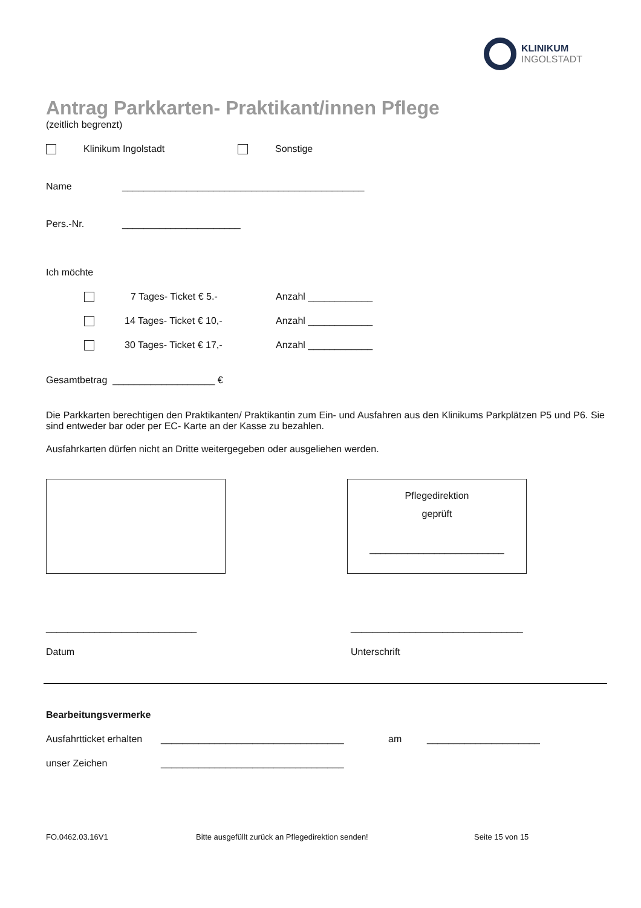KLINIKUM
INGOLSTADT
Antrag Parkkarten- Praktikant/innen Pflege
(zeitlich begrenzt)
Klinikum Ingolstadt Sonstige
Name _____________________________________________
Pers.-Nr. ______________________
Ich möchte
7 Tages- Ticket € 5.- Anzahl ____________
14 Tages- Ticket € 10,- Anzahl ____________
30 Tages- Ticket € 17,- Anzahl ____________
Gesamtbetrag ___________________ €
Die Parkkarten berechtigen den Praktikanten/ Praktikantin zum Ein- und Ausfahren aus den Klinikums Parkplätzen P5 und P6. Sie sind entweder bar oder per EC- Karte an der Kasse zu bezahlen.
Ausfahrkarten dürfen nicht an Dritte weitergegeben oder ausgeliehen werden.
Pflegedirektion
geprüft
_________________________
____________________________ ________________________________
Datum Unterschrift
Bearbeitungsvermerke
Ausfahrtticket erhalten __________________________________ am _____________________
unser Zeichen __________________________________
FO.0462.03.16V1 Bitte ausgefüllt zurück an Pflegedirektion senden! Seite 15 von 15